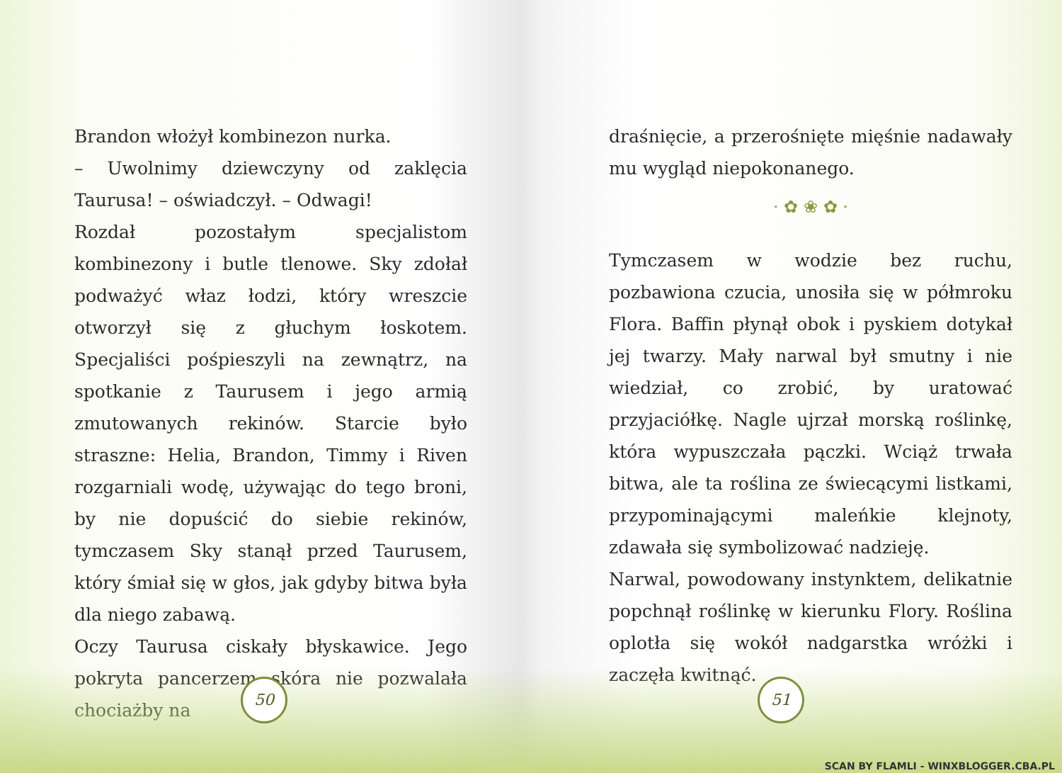Brandon włożył kombinezon nurka.
– Uwolnimy dziewczyny od zaklęcia Taurusa! – oświadczył. – Odwagi!
Rozdał pozostałym specjalistom kombinezony i butle tlenowe. Sky zdołał podważyć właz łodzi, który wreszcie otworzył się z głuchym łoskotem. Specjaliści pośpieszyli na zewnątrz, na spotkanie z Taurusem i jego armią zmutowanych rekinów. Starcie było straszne: Helia, Brandon, Timmy i Riven rozgarniali wodę, używając do tego broni, by nie dopuścić do siebie rekinów, tymczasem Sky stanął przed Taurusem, który śmiał się w głos, jak gdyby bitwa była dla niego zabawą.
Oczy Taurusa ciskały błyskawice. Jego pokryta pancerzem skóra nie pozwalała chociażby na
50
draśnięcie, a przerośnięte mięśnie nadawały mu wygląd niepokonanego.
· ✿ ❀ ✿ ·
Tymczasem w wodzie bez ruchu, pozbawiona czucia, unosiła się w półmroku Flora. Baffin płynął obok i pyskiem dotykał jej twarzy. Mały narwal był smutny i nie wiedział, co zrobić, by uratować przyjaciółkę. Nagle ujrzał morską roślinkę, która wypuszczała pączki. Wciąż trwała bitwa, ale ta roślina ze świecącymi listkami, przypominającymi maleńkie klejnoty, zdawała się symbolizować nadzieję.
Narwal, powodowany instynktem, delikatnie popchnął roślinkę w kierunku Flory. Roślina oplotła się wokół nadgarstka wróżki i zaczęła kwitnąć.
51
SCAN BY FLAMLI - WINXBLOGGER.CBA.PL